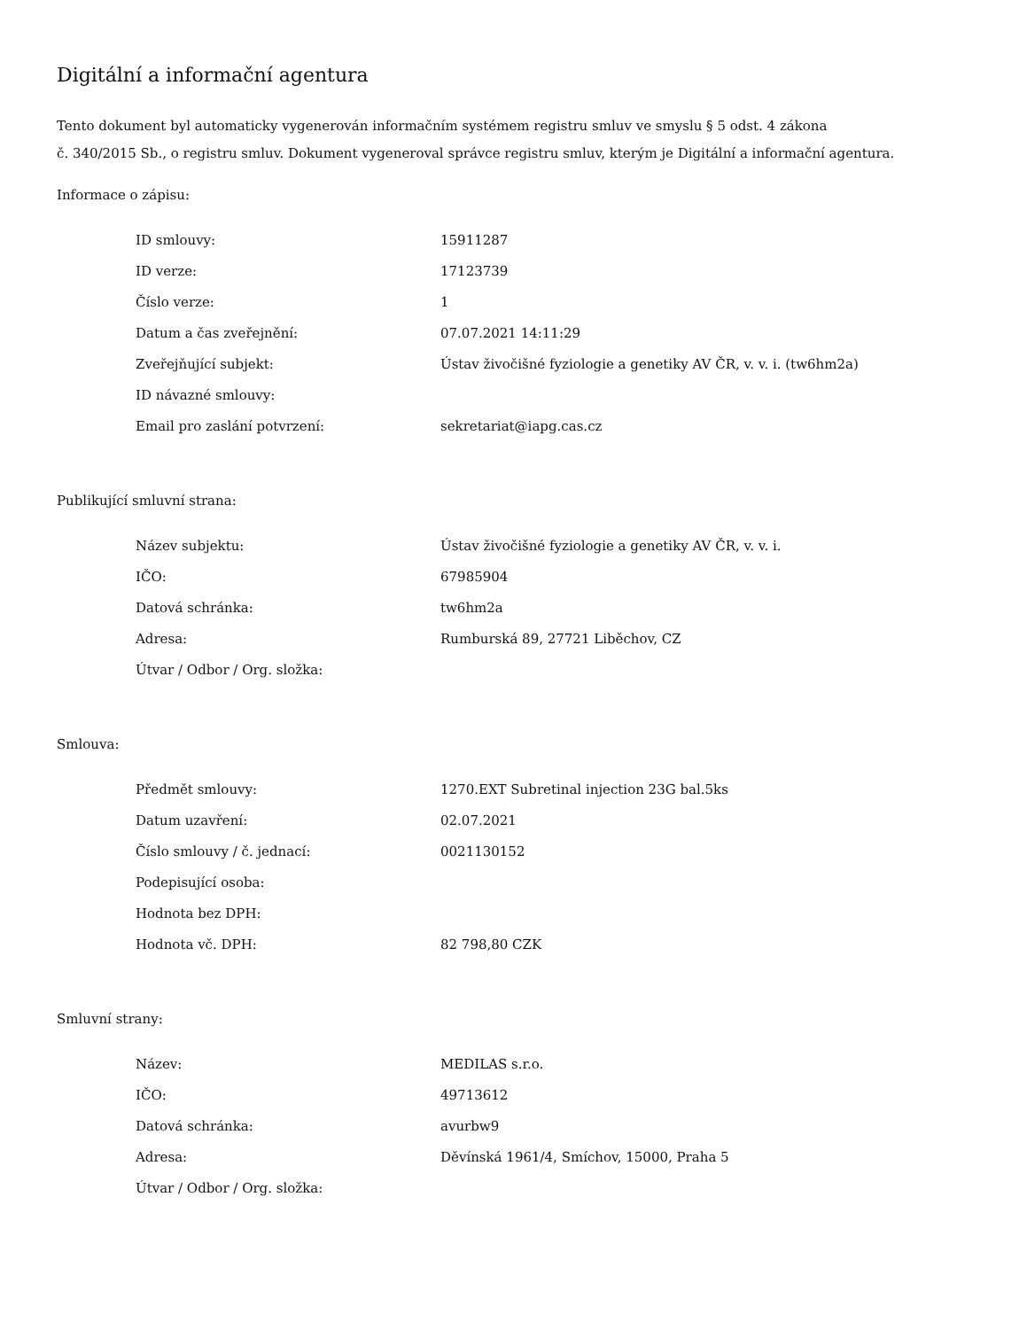Digitální a informační agentura
Tento dokument byl automaticky vygenerován informačním systémem registru smluv ve smyslu § 5 odst. 4 zákona
č. 340/2015 Sb., o registru smluv. Dokument vygeneroval správce registru smluv, kterým je Digitální a informační agentura.
Informace o zápisu:
| ID smlouvy: | 15911287 |
| ID verze: | 17123739 |
| Číslo verze: | 1 |
| Datum a čas zveřejnění: | 07.07.2021 14:11:29 |
| Zveřejňující subjekt: | Ústav živočišné fyziologie a genetiky AV ČR, v. v. i. (tw6hm2a) |
| ID návazné smlouvy: | |
| Email pro zaslání potvrzení: | sekretariat@iapg.cas.cz |
Publikující smluvní strana:
| Název subjektu: | Ústav živočišné fyziologie a genetiky AV ČR, v. v. i. |
| IČO: | 67985904 |
| Datová schránka: | tw6hm2a |
| Adresa: | Rumburská 89, 27721 Liběchov, CZ |
| Útvar / Odbor / Org. složka: | |
Smlouva:
| Předmět smlouvy: | 1270.EXT Subretinal injection 23G bal.5ks |
| Datum uzavření: | 02.07.2021 |
| Číslo smlouvy / č. jednací: | 0021130152 |
| Podepisující osoba: | |
| Hodnota bez DPH: | |
| Hodnota vč. DPH: | 82 798,80 CZK |
Smluvní strany:
| Název: | MEDILAS s.r.o. |
| IČO: | 49713612 |
| Datová schránka: | avurbw9 |
| Adresa: | Děvínská 1961/4, Smíchov, 15000, Praha 5 |
| Útvar / Odbor / Org. složka: | |